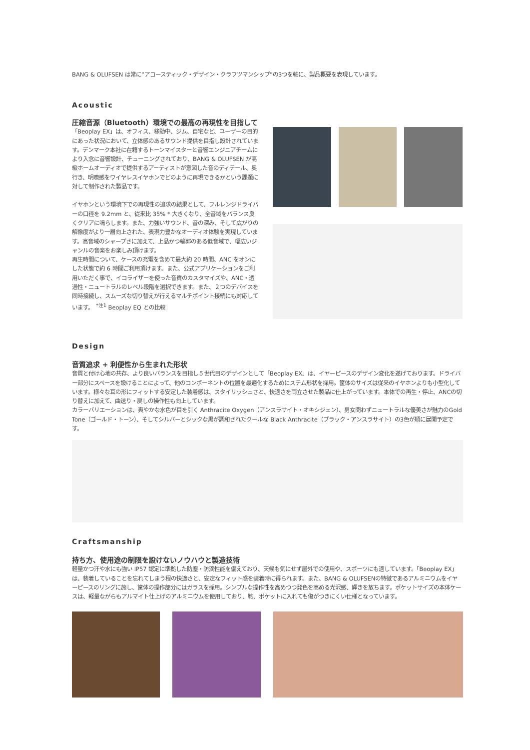BANG & OLUFSEN は常に“アコースティック・デザイン・クラフツマンシップ”の3つを軸に、製品概要を表現しています。
Acoustic
圧縮音源（Bluetooth）環境での最高の再現性を目指して
「Beoplay EX」は、オフィス、移動中、ジム、自宅など、ユーザーの目的にあった状況において、立体感のあるサウンド提供を目指し設計されています。デンマーク本社に在籍するトーンマイスターと音響エンジニアチームにより入念に音響設計、チューニングされており、BANG & OLUFSEN が高級ホームオーディオで提供するアーティストが意図した音のディテール、奥行き、明瞭感をワイヤレスイヤホンでどのように再現できるかという課題に対して制作された製品です。
イヤホンという環境下での再現性の追求の結果として、フルレンジドライバーの口径を 9.2mm と、従来比 35% * 大きくなり、全音域をバランス良くクリアに鳴らします。また、力強いサウンド、音の深み、そして広がりの解像度がより一層向上された、表現力豊かなオーディオ体験を実現しています。高音域のシャープさに加えて、上品かつ輪郭のある低音域で、幅広いジャンルの音楽をお楽しみ頂けます。
再生時間について、ケースの充電を含めて最大約 20 時間、ANC をオンにした状態で約 6 時間ご利用頂けます。また、公式アプリケーションをご利用いただく事で、イコライザーを使った音質のカスタマイズや、ANC・透過性・ニュートラルのレベル段階を選択できます。また、２つのデバイスを同時接続し、スムーズな切り替えが行えるマルチポイント接続にも対応しています。　<sup>*注1</sup> Beoplay EQ との比較
Design
音質追求 + 利便性から生まれた形状
音質と付け心地の共存、より良いバランスを目指し５世代目のデザインとして「Beoplay EX」は、イヤーピースのデザイン変化を遂げております。ドライバー部分にスペースを設けることによって、他のコンポーネントの位置を最適化するためにステム形状を採用。筐体のサイズは従来のイヤホンよりも小型化しています。様々な耳の形にフィットする安定した装着感は、スタイリッシュさと、快適さを両立させた製品に仕上がっています。本体での再生・停止、ANCの切り替えに加えて、曲送り・戻しの操作性も向上しています。
カラーバリエーションは、爽やかな水色が目を引く Anthracite Oxygen（アンスラサイト・オキシジェン）、男女問わずニュートラルな優美さが魅力のGold Tone（ゴールド・トーン）、そしてシルバーとシックな黒が調和されたクールな Black Anthracite（ブラック・アンスラサイト）の3色が順に展開予定です。
Craftsmanship
持ち方、使用途の制限を設けないノウハウと製造技術
軽量かつ汗や水にも強い IP57 認定に準拠した防塵・防滴性能を備えており、天候も気にせず屋外での使用や、スポーツにも適しています。「Beoplay EX」は、装着していることを忘れてしまう程の快適さと、安定なフィット感を装着時に得られます。また、BANG & OLUFSENの特徴であるアルミニウムをイヤーピースのリングに施し、筐体の操作部分にはガラスを採用。シンプルな操作性を高めつつ発色を高める光沢感、輝きを放ちます。ポケットサイズの本体ケースは、軽量ながらもアルマイト仕上げのアルミニウムを使用しており、鞄、ポケットに入れても傷がつきにくい仕様となっています。